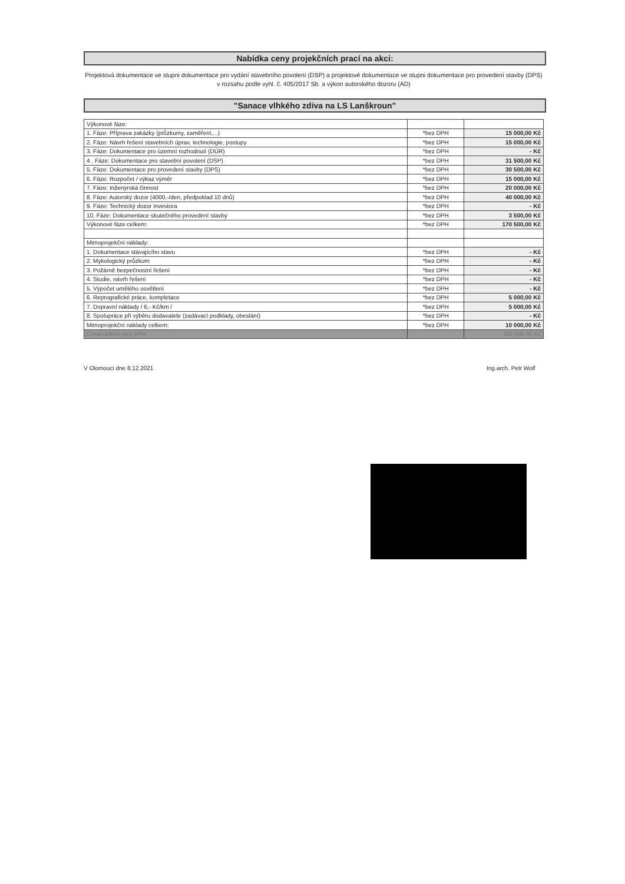Nabídka ceny projekčních prací na akci:
Projektová dokumentace ve stupni dokumentace pro vydání stavebního povolení (DSP) a projektové dokumentace ve stupni dokumentace pro provedení stavby (DPS) v rozsahu podle vyhl. č. 405/2017 Sb. a výkon autorského dozoru (AD)
"Sanace vlhkého zdiva na LS Lanškroun"
| Výkonové fáze: | | |
| 1. Fáze: Příprava zakázky (průzkumy, zaměření,...) | *bez DPH | 15 000,00 Kč |
| 2. Fáze: Návrh řešení stavebních úprav, technologie, postupy | *bez DPH | 15 000,00 Kč |
| 3. Fáze: Dokumentace pro územní rozhodnutí (DÚR) | *bez DPH | - Kč |
| 4 . Fáze: Dokumentace pro stavební povolení (DSP) | *bez DPH | 31 500,00 Kč |
| 5. Fáze: Dokumentace pro provedení stavby (DPS) | *bez DPH | 30 500,00 Kč |
| 6. Fáze: Rozpočet / výkaz výměr | *bez DPH | 15 000,00 Kč |
| 7. Fáze: Inženýrská činnost | *bez DPH | 20 000,00 Kč |
| 8. Fáze: Autorský dozor (4000,-/den, předpoklad 10 dnů) | *bez DPH | 40 000,00 Kč |
| 9. Fáze: Technický dozor investora | *bez DPH | - Kč |
| 10. Fáze: Dokumentace skutečného provedení stavby | *bez DPH | 3 500,00 Kč |
| Výkonové fáze celkem: | *bez DPH | 170 500,00 Kč |
| Mimoprojekční náklady: | | |
| 1. Dokumentace stávajícího stavu | *bez DPH | - Kč |
| 2. Mykologický průzkum | *bez DPH | - Kč |
| 3. Požárně bezpečnostní řešení | *bez DPH | - Kč |
| 4. Studie, návrh řešení | *bez DPH | - Kč |
| 5. Výpočet umělého osvětlení | *bez DPH | - Kč |
| 6. Reprografické práce, kompletace | *bez DPH | 5 000,00 Kč |
| 7. Dopravní náklady / 6,- Kč/km / | *bez DPH | 5 000,00 Kč |
| 8. Spolupráce při výběru dodavatele (zadávací podklady, obeslání) | *bez DPH | - Kč |
| Mimoprojekční náklady celkem: | *bez DPH | 10 000,00 Kč |
| Cena celkem bez DPH | | 180 500,00 Kč |
V Olomouci dne 8.12.2021 Ing.arch. Petr Wolf